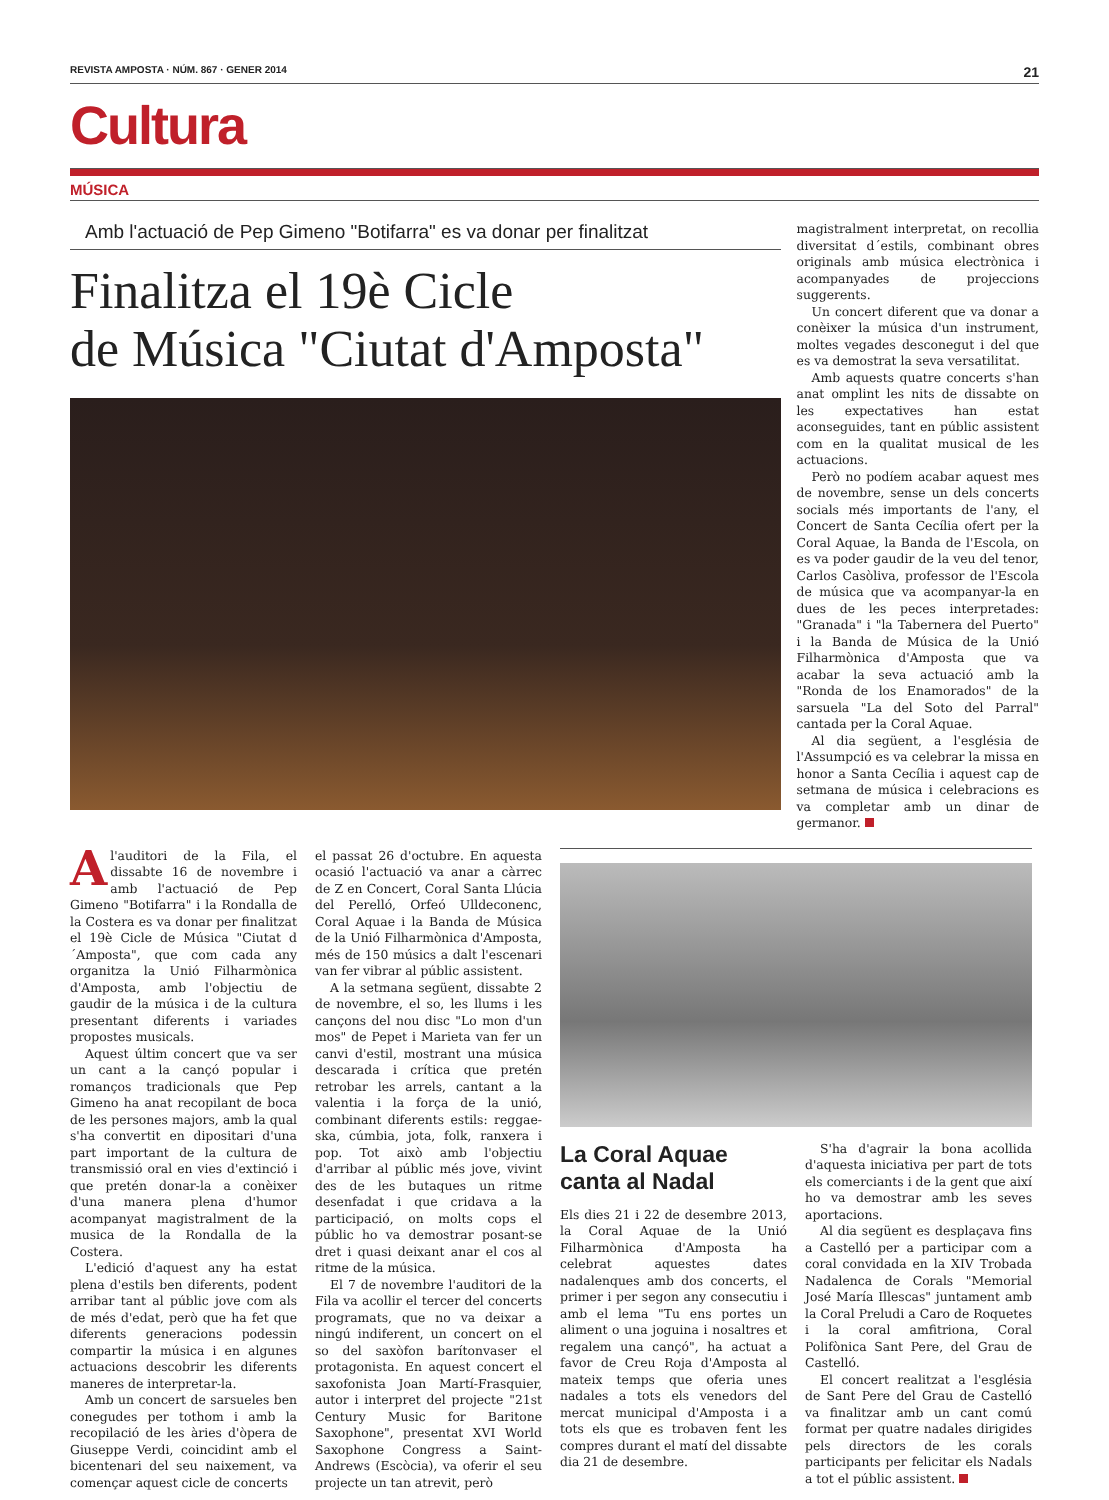REVISTA AMPOSTA · NÚM. 867 · GENER 2014 21
Cultura
MÚSICA
Amb l'actuació de Pep Gimeno "Botifarra" es va donar per finalitzat
Finalitza el 19è Cicle
de Música "Ciutat d'Amposta"
magistralment interpretat, on recollia diversitat d´estils, combinant obres originals amb música electrònica i acompanyades de projeccions suggerents.
Un concert diferent que va donar a conèixer la música d'un instrument, moltes vegades desconegut i del que es va demostrat la seva versatilitat.
Amb aquests quatre concerts s'han anat omplint les nits de dissabte on les expectatives han estat aconseguides, tant en públic assistent com en la qualitat musical de les actuacions.
Però no podíem acabar aquest mes de novembre, sense un dels concerts socials més importants de l'any, el Concert de Santa Cecília ofert per la Coral Aquae, la Banda de l'Escola, on es va poder gaudir de la veu del tenor, Carlos Casòliva, professor de l'Escola de música que va acompanyar-la en dues de les peces interpretades: "Granada" i "la Tabernera del Puerto" i la Banda de Música de la Unió Filharmònica d'Amposta que va acabar la seva actuació amb la "Ronda de los Enamorados" de la sarsuela "La del Soto del Parral" cantada per la Coral Aquae.
Al dia següent, a l'església de l'Assumpció es va celebrar la missa en honor a Santa Cecília i aquest cap de setmana de música i celebracions es va completar amb un dinar de germanor.
Al'auditori de la Fila, el dissabte 16 de novembre i amb l'actuació de Pep Gimeno "Botifarra" i la Rondalla de la Costera es va donar per finalitzat el 19è Cicle de Música "Ciutat d´Amposta", que com cada any organitza la Unió Filharmònica d'Amposta, amb l'objectiu de gaudir de la música i de la cultura presentant diferents i variades propostes musicals.
Aquest últim concert que va ser un cant a la cançó popular i romanços tradicionals que Pep Gimeno ha anat recopilant de boca de les persones majors, amb la qual s'ha convertit en dipositari d'una part important de la cultura de transmissió oral en vies d'extinció i que pretén donar-la a conèixer d'una manera plena d'humor acompanyat magistralment de la musica de la Rondalla de la Costera.
L'edició d'aquest any ha estat plena d'estils ben diferents, podent arribar tant al públic jove com als de més d'edat, però que ha fet que diferents generacions podessin compartir la música i en algunes actuacions descobrir les diferents maneres de interpretar-la.
Amb un concert de sarsueles ben conegudes per tothom i amb la recopilació de les àries d'òpera de Giuseppe Verdi, coincidint amb el bicentenari del seu naixement, va començar aquest cicle de concerts
el passat 26 d'octubre. En aquesta ocasió l'actuació va anar a càrrec de Z en Concert, Coral Santa Llúcia del Perelló, Orfeó Ulldeconenc, Coral Aquae i la Banda de Música de la Unió Filharmònica d'Amposta, més de 150 músics a dalt l'escenari van fer vibrar al públic assistent.
A la setmana següent, dissabte 2 de novembre, el so, les llums i les cançons del nou disc "Lo mon d'un mos" de Pepet i Marieta van fer un canvi d'estil, mostrant una música descarada i crítica que pretén retrobar les arrels, cantant a la valentia i la força de la unió, combinant diferents estils: reggae-ska, cúmbia, jota, folk, ranxera i pop. Tot això amb l'objectiu d'arribar al públic més jove, vivint des de les butaques un ritme desenfadat i que cridava a la participació, on molts cops el públic ho va demostrar posant-se dret i quasi deixant anar el cos al ritme de la música.
El 7 de novembre l'auditori de la Fila va acollir el tercer del concerts programats, que no va deixar a ningú indiferent, un concert on el so del saxòfon barítonvaser el protagonista. En aquest concert el saxofonista Joan Martí-Frasquier, autor i interpret del projecte "21st Century Music for Baritone Saxophone", presentat XVI World Saxophone Congress a Saint-Andrews (Escòcia), va oferir el seu projecte un tan atrevit, però
La Coral Aquae canta al Nadal
Els dies 21 i 22 de desembre 2013, la Coral Aquae de la Unió Filharmònica d'Amposta ha celebrat aquestes dates nadalenques amb dos concerts, el primer i per segon any consecutiu i amb el lema "Tu ens portes un aliment o una joguina i nosaltres et regalem una cançó", ha actuat a favor de Creu Roja d'Amposta al mateix temps que oferia unes nadales a tots els venedors del mercat municipal d'Amposta i a tots els que es trobaven fent les compres durant el matí del dissabte dia 21 de desembre.
S'ha d'agrair la bona acollida d'aquesta iniciativa per part de tots els comerciants i de la gent que així ho va demostrar amb les seves aportacions.
Al dia següent es desplaçava fins a Castelló per a participar com a coral convidada en la XIV Trobada Nadalenca de Corals "Memorial José María Illescas" juntament amb la Coral Preludi a Caro de Roquetes i la coral amfitriona, Coral Polifònica Sant Pere, del Grau de Castelló.
El concert realitzat a l'església de Sant Pere del Grau de Castelló va finalitzar amb un cant comú format per quatre nadales dirigides pels directors de les corals participants per felicitar els Nadals a tot el públic assistent.